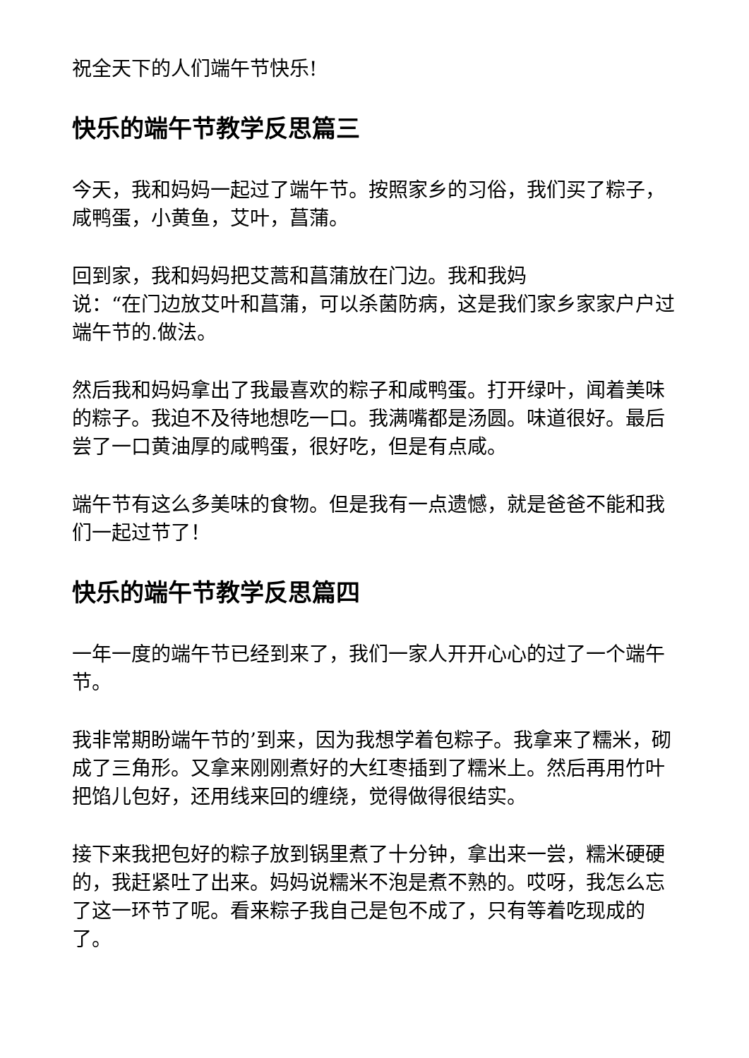祝全天下的人们端午节快乐!
快乐的端午节教学反思篇三
今天，我和妈妈一起过了端午节。按照家乡的习俗，我们买了粽子，咸鸭蛋，小黄鱼，艾叶，菖蒲。
回到家，我和妈妈把艾蒿和菖蒲放在门边。我和我妈
说：“在门边放艾叶和菖蒲，可以杀菌防病，这是我们家乡家家户户过端午节的.做法。
然后我和妈妈拿出了我最喜欢的粽子和咸鸭蛋。打开绿叶，闻着美味的粽子。我迫不及待地想吃一口。我满嘴都是汤圆。味道很好。最后尝了一口黄油厚的咸鸭蛋，很好吃，但是有点咸。
端午节有这么多美味的食物。但是我有一点遗憾，就是爸爸不能和我们一起过节了！
快乐的端午节教学反思篇四
一年一度的端午节已经到来了，我们一家人开开心心的过了一个端午节。
我非常期盼端午节的’到来，因为我想学着包粽子。我拿来了糯米，砌成了三角形。又拿来刚刚煮好的大红枣插到了糯米上。然后再用竹叶把馅儿包好，还用线来回的缠绕，觉得做得很结实。
接下来我把包好的粽子放到锅里煮了十分钟，拿出来一尝，糯米硬硬的，我赶紧吐了出来。妈妈说糯米不泡是煮不熟的。哎呀，我怎么忘了这一环节了呢。看来粽子我自己是包不成了，只有等着吃现成的了。